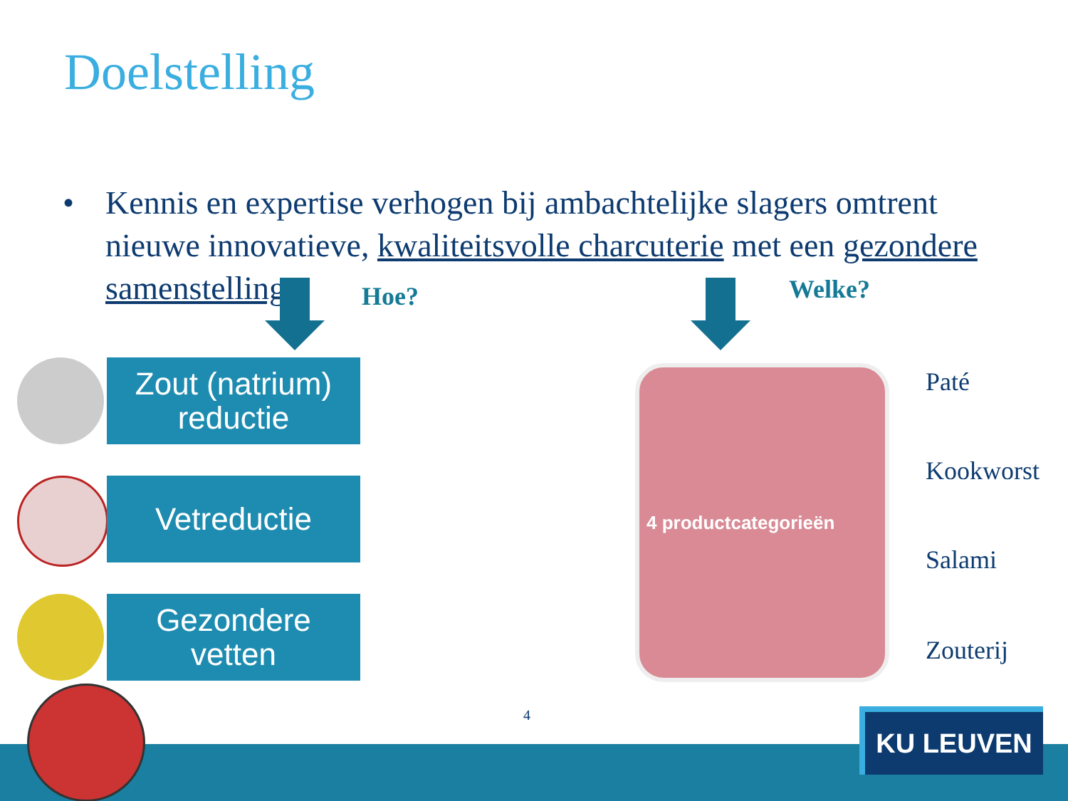Doelstelling
• Kennis en expertise verhogen bij ambachtelijke slagers omtrent nieuwe innovatieve, kwaliteitsvolle charcuterie met een gezondere samenstelling
Hoe? Welke?
Zout (natrium)
reductie
Vetreductie
Gezondere
vetten
4 productcategorieën Paté
Kookworst
Salami
Zouterij
4 KU LEUVEN